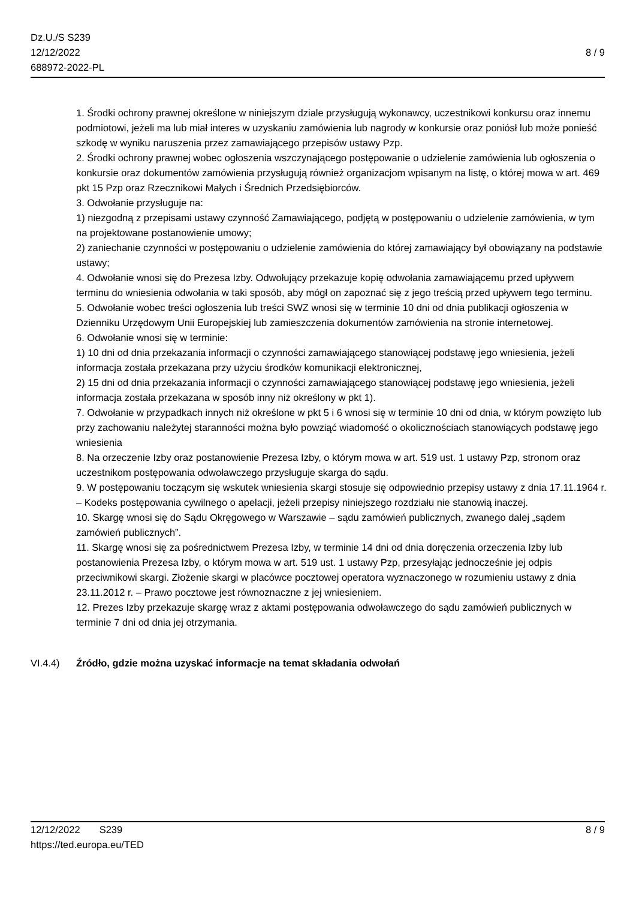Dz.U./S S239
12/12/2022
688972-2022-PL
8 / 9
1. Środki ochrony prawnej określone w niniejszym dziale przysługują wykonawcy, uczestnikowi konkursu oraz innemu podmiotowi, jeżeli ma lub miał interes w uzyskaniu zamówienia lub nagrody w konkursie oraz poniósł lub może ponieść szkodę w wyniku naruszenia przez zamawiającego przepisów ustawy Pzp.
2. Środki ochrony prawnej wobec ogłoszenia wszczynającego postępowanie o udzielenie zamówienia lub ogłoszenia o konkursie oraz dokumentów zamówienia przysługują również organizacjom wpisanym na listę, o której mowa w art. 469 pkt 15 Pzp oraz Rzecznikowi Małych i Średnich Przedsiębiorców.
3. Odwołanie przysługuje na:
1) niezgodną z przepisami ustawy czynność Zamawiającego, podjętą w postępowaniu o udzielenie zamówienia, w tym na projektowane postanowienie umowy;
2) zaniechanie czynności w postępowaniu o udzielenie zamówienia do której zamawiający był obowiązany na podstawie ustawy;
4. Odwołanie wnosi się do Prezesa Izby. Odwołujący przekazuje kopię odwołania zamawiającemu przed upływem terminu do wniesienia odwołania w taki sposób, aby mógł on zapoznać się z jego treścią przed upływem tego terminu.
5. Odwołanie wobec treści ogłoszenia lub treści SWZ wnosi się w terminie 10 dni od dnia publikacji ogłoszenia w Dzienniku Urzędowym Unii Europejskiej lub zamieszczenia dokumentów zamówienia na stronie internetowej.
6. Odwołanie wnosi się w terminie:
1) 10 dni od dnia przekazania informacji o czynności zamawiającego stanowiącej podstawę jego wniesienia, jeżeli informacja została przekazana przy użyciu środków komunikacji elektronicznej,
2) 15 dni od dnia przekazania informacji o czynności zamawiającego stanowiącej podstawę jego wniesienia, jeżeli informacja została przekazana w sposób inny niż określony w pkt 1).
7. Odwołanie w przypadkach innych niż określone w pkt 5 i 6 wnosi się w terminie 10 dni od dnia, w którym powzięto lub przy zachowaniu należytej staranności można było powziąć wiadomość o okolicznościach stanowiących podstawę jego wniesienia
8. Na orzeczenie Izby oraz postanowienie Prezesa Izby, o którym mowa w art. 519 ust. 1 ustawy Pzp, stronom oraz uczestnikom postępowania odwoławczego przysługuje skarga do sądu.
9. W postępowaniu toczącym się wskutek wniesienia skargi stosuje się odpowiednio przepisy ustawy z dnia 17.11.1964 r. – Kodeks postępowania cywilnego o apelacji, jeżeli przepisy niniejszego rozdziału nie stanowią inaczej.
10. Skargę wnosi się do Sądu Okręgowego w Warszawie – sądu zamówień publicznych, zwanego dalej „sądem zamówień publicznych”.
11. Skargę wnosi się za pośrednictwem Prezesa Izby, w terminie 14 dni od dnia doręczenia orzeczenia Izby lub postanowienia Prezesa Izby, o którym mowa w art. 519 ust. 1 ustawy Pzp, przesyłając jednocześnie jej odpis przeciwnikowi skargi. Złożenie skargi w placówce pocztowej operatora wyznaczonego w rozumieniu ustawy z dnia 23.11.2012 r. – Prawo pocztowe jest równoznaczne z jej wniesieniem.
12. Prezes Izby przekazuje skargę wraz z aktami postępowania odwoławczego do sądu zamówień publicznych w terminie 7 dni od dnia jej otrzymania.
VI.4.4) Źródło, gdzie można uzyskać informacje na temat składania odwołań
12/12/2022 S239
https://ted.europa.eu/TED
8 / 9